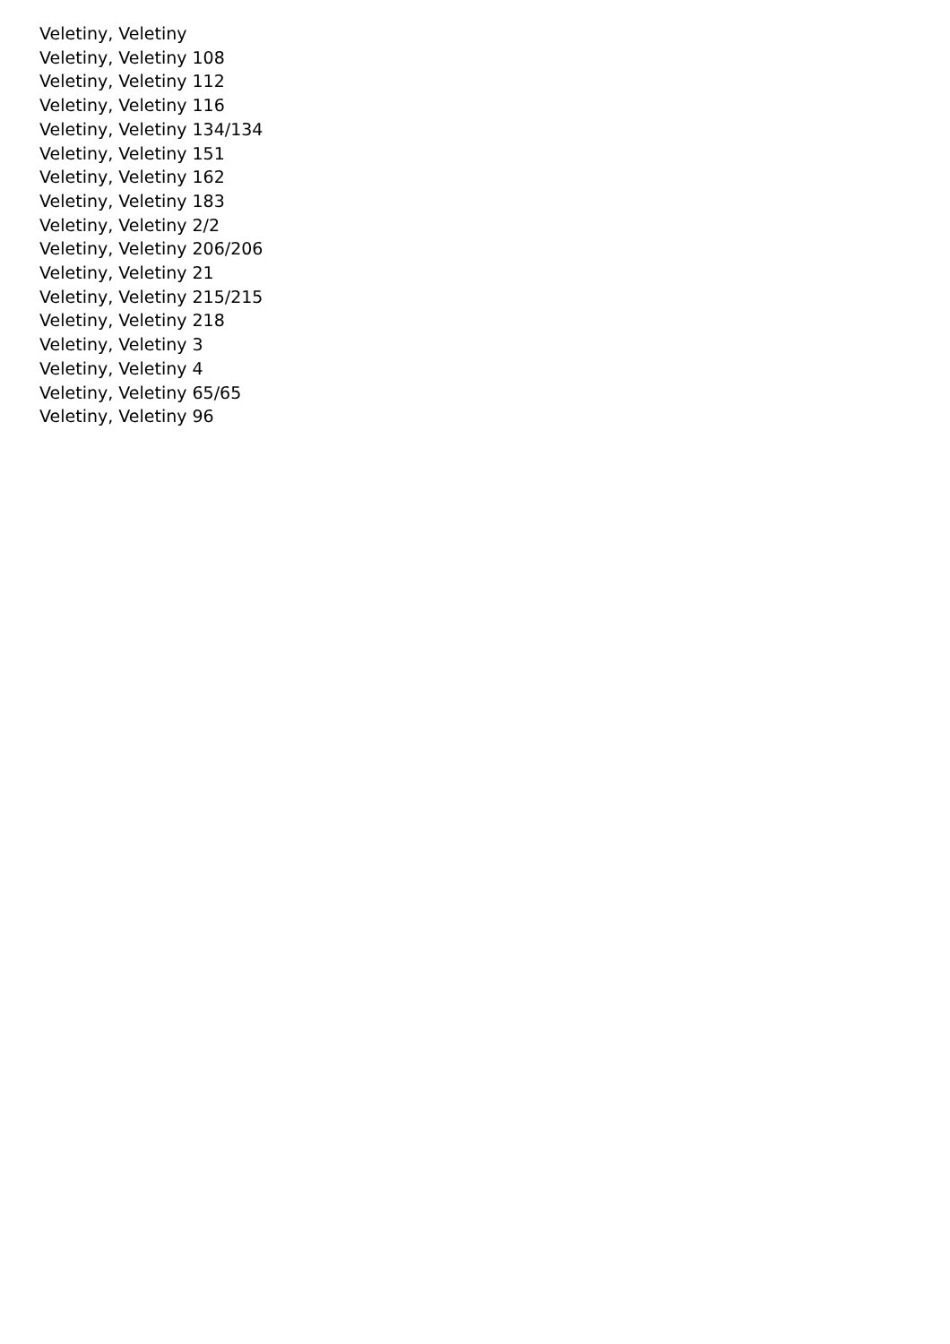Veletiny, Veletiny
Veletiny, Veletiny 108
Veletiny, Veletiny 112
Veletiny, Veletiny 116
Veletiny, Veletiny 134/134
Veletiny, Veletiny 151
Veletiny, Veletiny 162
Veletiny, Veletiny 183
Veletiny, Veletiny 2/2
Veletiny, Veletiny 206/206
Veletiny, Veletiny 21
Veletiny, Veletiny 215/215
Veletiny, Veletiny 218
Veletiny, Veletiny 3
Veletiny, Veletiny 4
Veletiny, Veletiny 65/65
Veletiny, Veletiny 96